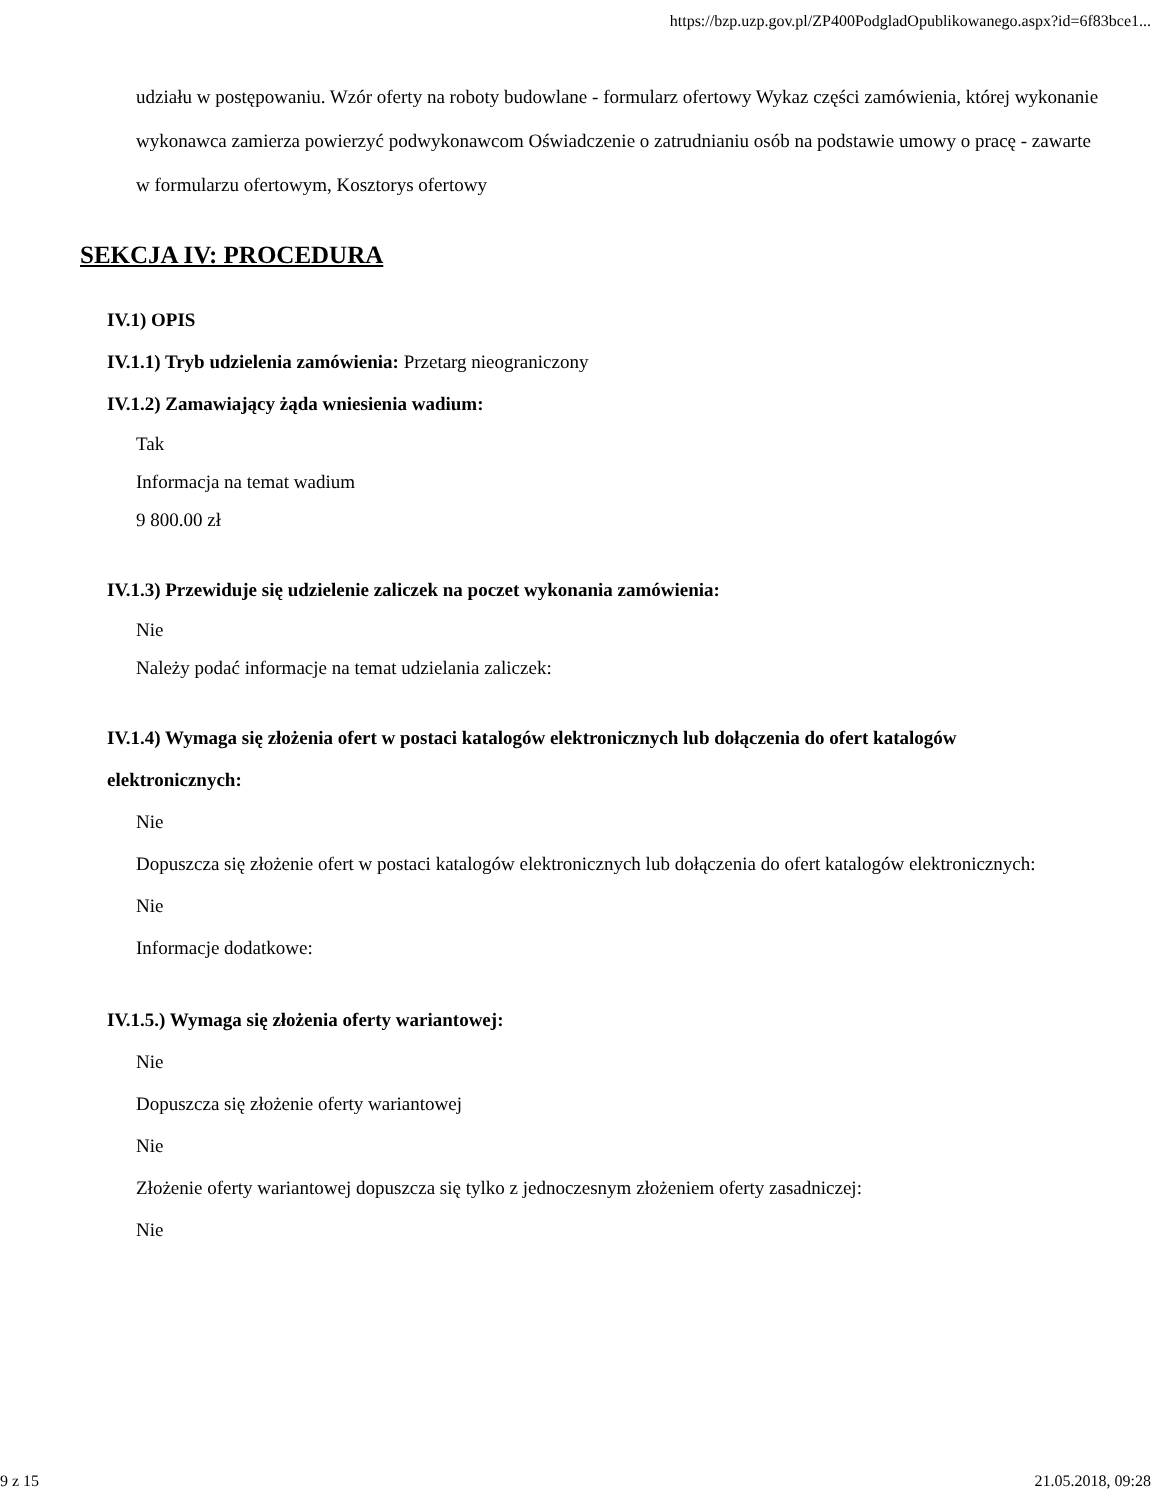https://bzp.uzp.gov.pl/ZP400PodgladOpublikowanego.aspx?id=6f83bce1...
udziału w postępowaniu. Wzór oferty na roboty budowlane - formularz ofertowy Wykaz części zamówienia, której wykonanie wykonawca zamierza powierzyć podwykonawcom Oświadczenie o zatrudnianiu osób na podstawie umowy o pracę - zawarte w formularzu ofertowym, Kosztorys ofertowy
SEKCJA IV: PROCEDURA
IV.1) OPIS
IV.1.1) Tryb udzielenia zamówienia: Przetarg nieograniczony
IV.1.2) Zamawiający żąda wniesienia wadium:
Tak
Informacja na temat wadium
9 800.00 zł
IV.1.3) Przewiduje się udzielenie zaliczek na poczet wykonania zamówienia:
Nie
Należy podać informacje na temat udzielania zaliczek:
IV.1.4) Wymaga się złożenia ofert w postaci katalogów elektronicznych lub dołączenia do ofert katalogów elektronicznych:
Nie
Dopuszcza się złożenie ofert w postaci katalogów elektronicznych lub dołączenia do ofert katalogów elektronicznych:
Nie
Informacje dodatkowe:
IV.1.5.) Wymaga się złożenia oferty wariantowej:
Nie
Dopuszcza się złożenie oferty wariantowej
Nie
Złożenie oferty wariantowej dopuszcza się tylko z jednoczesnym złożeniem oferty zasadniczej:
Nie
9 z 15 21.05.2018, 09:28